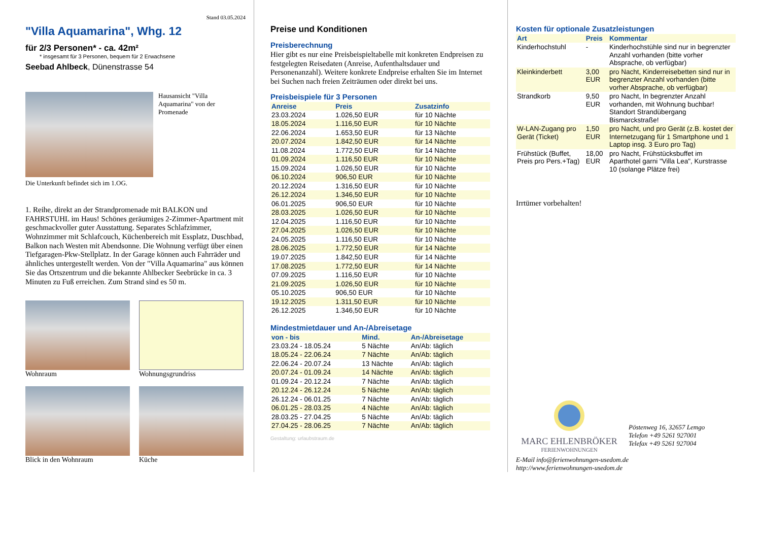Stand 03.05.2024
"Villa Aquamarina", Whg. 12
für 2/3 Personen* - ca. 42m²
* insgesamt für 3 Personen, bequem für 2 Erwachsene
Seebad Ahlbeck, Dünenstrasse 54
Hausansicht "Villa Aquamarina" von der Promenade
Die Unterkunft befindet sich im 1.OG.
1. Reihe, direkt an der Strandpromenade mit BALKON und FAHRSTUHL im Haus! Schönes geräumiges 2-Zimmer-Apartment mit geschmackvoller guter Ausstattung. Separates Schlafzimmer, Wohnzimmer mit Schlafcouch, Küchenbereich mit Essplatz, Duschbad, Balkon nach Westen mit Abendsonne. Die Wohnung verfügt über einen Tiefgaragen-Pkw-Stellplatz. In der Garage können auch Fahrräder und ähnliches untergestellt werden. Von der "Villa Aquamarina" aus können Sie das Ortszentrum und die bekannte Ahlbecker Seebrücke in ca. 3 Minuten zu Fuß erreichen. Zum Strand sind es 50 m.
Wohnraum Wohnungsgrundriss
Blick in den Wohnraum Küche
Preise und Konditionen
Preisberechnung
Hier gibt es nur eine Preisbeispieltabelle mit konkreten Endpreisen zu festgelegten Reisedaten (Anreise, Aufenthaltsdauer und Personenanzahl). Weitere konkrete Endpreise erhalten Sie im Internet bei Suchen nach freien Zeiträumen oder direkt bei uns.
Preisbeispiele für 3 Personen
| Anreise | Preis | Zusatzinfo |
| --- | --- | --- |
| 23.03.2024 | 1.026,50 EUR | für 10 Nächte |
| 18.05.2024 | 1.116,50 EUR | für 10 Nächte |
| 22.06.2024 | 1.653,50 EUR | für 13 Nächte |
| 20.07.2024 | 1.842,50 EUR | für 14 Nächte |
| 11.08.2024 | 1.772,50 EUR | für 14 Nächte |
| 01.09.2024 | 1.116,50 EUR | für 10 Nächte |
| 15.09.2024 | 1.026,50 EUR | für 10 Nächte |
| 06.10.2024 | 906,50 EUR | für 10 Nächte |
| 20.12.2024 | 1.316,50 EUR | für 10 Nächte |
| 26.12.2024 | 1.346,50 EUR | für 10 Nächte |
| 06.01.2025 | 906,50 EUR | für 10 Nächte |
| 28.03.2025 | 1.026,50 EUR | für 10 Nächte |
| 12.04.2025 | 1.116,50 EUR | für 10 Nächte |
| 27.04.2025 | 1.026,50 EUR | für 10 Nächte |
| 24.05.2025 | 1.116,50 EUR | für 10 Nächte |
| 28.06.2025 | 1.772,50 EUR | für 14 Nächte |
| 19.07.2025 | 1.842,50 EUR | für 14 Nächte |
| 17.08.2025 | 1.772,50 EUR | für 14 Nächte |
| 07.09.2025 | 1.116,50 EUR | für 10 Nächte |
| 21.09.2025 | 1.026,50 EUR | für 10 Nächte |
| 05.10.2025 | 906,50 EUR | für 10 Nächte |
| 19.12.2025 | 1.311,50 EUR | für 10 Nächte |
| 26.12.2025 | 1.346,50 EUR | für 10 Nächte |
Mindestmietdauer und An-/Abreisetage
| von - bis | Mind. | An-/Abreisetage |
| --- | --- | --- |
| 23.03.24 - 18.05.24 | 5 Nächte | An/Ab: täglich |
| 18.05.24 - 22.06.24 | 7 Nächte | An/Ab: täglich |
| 22.06.24 - 20.07.24 | 13 Nächte | An/Ab: täglich |
| 20.07.24 - 01.09.24 | 14 Nächte | An/Ab: täglich |
| 01.09.24 - 20.12.24 | 7 Nächte | An/Ab: täglich |
| 20.12.24 - 26.12.24 | 5 Nächte | An/Ab: täglich |
| 26.12.24 - 06.01.25 | 7 Nächte | An/Ab: täglich |
| 06.01.25 - 28.03.25 | 4 Nächte | An/Ab: täglich |
| 28.03.25 - 27.04.25 | 5 Nächte | An/Ab: täglich |
| 27.04.25 - 28.06.25 | 7 Nächte | An/Ab: täglich |
Gestaltung: urlaubstraum.de
Kosten für optionale Zusatzleistungen
| Art | Preis | Kommentar |
| --- | --- | --- |
| Kinderhochstuhl | - | Kinderhochstühle sind nur in begrenzter Anzahl vorhanden (bitte vorher Absprache, ob verfügbar) |
| Kleinkinderbett | 3,00 EUR | pro Nacht, Kinderreisebetten sind nur in begrenzter Anzahl vorhanden (bitte vorher Absprache, ob verfügbar) |
| Strandkorb | 9,50 EUR | pro Nacht, In begrenzter Anzahl vorhanden, mit Wohnung buchbar! Standort Strandübergang Bismarckstraße! |
| W-LAN-Zugang pro Gerät (Ticket) | 1,50 EUR | pro Nacht, und pro Gerät (z.B. kostet der Internetzugang für 1 Smartphone und 1 Laptop insg. 3 Euro pro Tag) |
| Frühstück (Buffet, Preis pro Pers.+Tag) | 18,00 EUR | pro Nacht, Frühstücksbuffet im Aparthotel garni "Villa Lea", Kurstrasse 10 (solange Plätze frei) |
Irrtümer vorbehalten!
MARC EHLENBRÖKER
FERIENWOHNUNGEN
Pöstenweg 16, 32657 Lemgo
Telefon +49 5261 927001
Telefax +49 5261 927004
E-Mail info@ferienwohnungen-usedom.de
http://www.ferienwohnungen-usedom.de